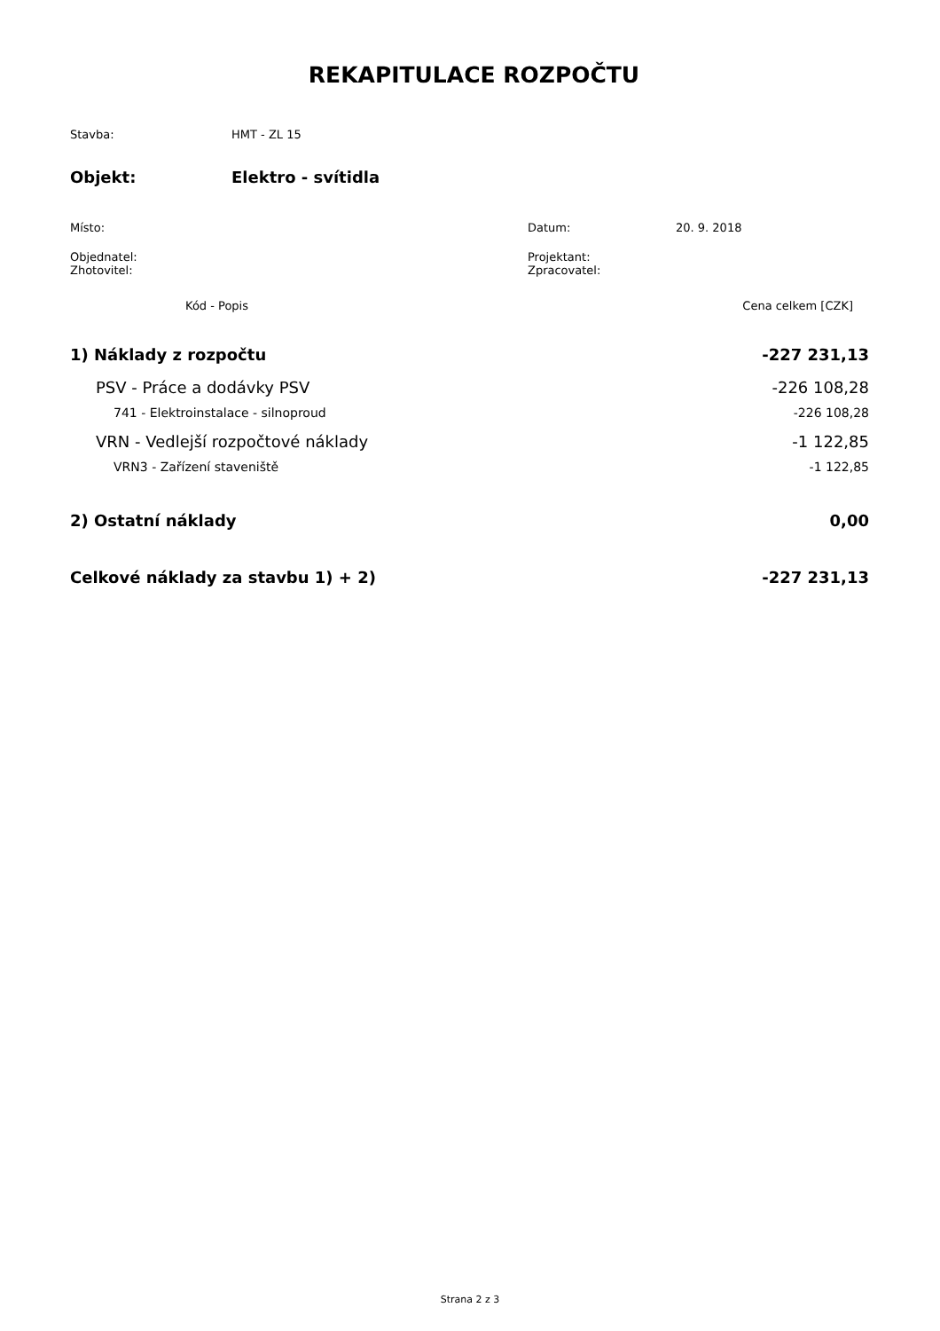REKAPITULACE ROZPOČTU
| Stavba: | HMT - ZL 15 |
| Objekt: | Elektro - svítidla |
| Místo: | Datum: | 20. 9. 2018 |
| Objednatel: Zhotovitel: | Projektant: Zpracovatel: | |
| Kód - Popis | Cena celkem [CZK] |
| 1) Náklady z rozpočtu | -227 231,13 |
| PSV - Práce a dodávky PSV | -226 108,28 |
| 741 - Elektroinstalace - silnoproud | -226 108,28 |
| VRN - Vedlejší rozpočtové náklady | -1 122,85 |
| VRN3 - Zařízení staveniště | -1 122,85 |
| 2) Ostatní náklady | 0,00 |
| Celkové náklady za stavbu 1) + 2) | -227 231,13 |
Strana 2 z 3